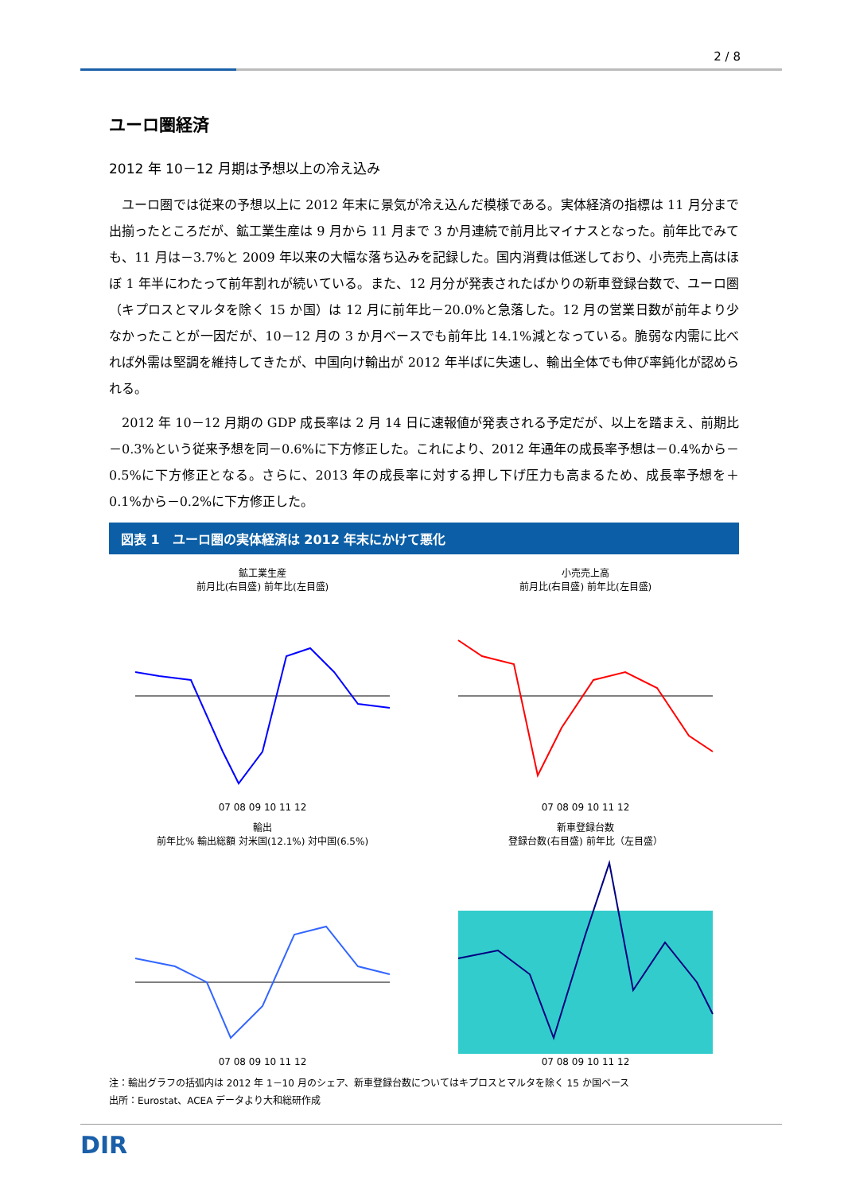2 / 8
ユーロ圏経済
2012 年 10－12 月期は予想以上の冷え込み
ユーロ圏では従来の予想以上に 2012 年末に景気が冷え込んだ模様である。実体経済の指標は 11 月分まで出揃ったところだが、鉱工業生産は 9 月から 11 月まで 3 か月連続で前月比マイナスとなった。前年比でみても、11 月は－3.7%と 2009 年以来の大幅な落ち込みを記録した。国内消費は低迷しており、小売売上高はほぼ 1 年半にわたって前年割れが続いている。また、12 月分が発表されたばかりの新車登録台数で、ユーロ圏（キプロスとマルタを除く 15 か国）は 12 月に前年比－20.0%と急落した。12 月の営業日数が前年より少なかったことが一因だが、10－12 月の 3 か月ベースでも前年比 14.1%減となっている。脆弱な内需に比べれば外需は堅調を維持してきたが、中国向け輸出が 2012 年半ばに失速し、輸出全体でも伸び率鈍化が認められる。
2012 年 10－12 月期の GDP 成長率は 2 月 14 日に速報値が発表される予定だが、以上を踏まえ、前期比－0.3%という従来予想を同－0.6%に下方修正した。これにより、2012 年通年の成長率予想は－0.4%から－0.5%に下方修正となる。さらに、2013 年の成長率に対する押し下げ圧力も高まるため、成長率予想を＋0.1%から－0.2%に下方修正した。
図表 1　ユーロ圏の実体経済は 2012 年末にかけて悪化
鉱工業生産
前月比(右目盛) 前年比(左目盛)
07 08 09 10 11 12
小売売上高
前月比(右目盛) 前年比(左目盛)
07 08 09 10 11 12
輸出
前年比% 輸出総額 対米国(12.1%) 対中国(6.5%)
07 08 09 10 11 12
新車登録台数
登録台数(右目盛) 前年比（左目盛）
07 08 09 10 11 12
注：輸出グラフの括弧内は 2012 年 1－10 月のシェア、新車登録台数についてはキプロスとマルタを除く 15 か国ベース
出所：Eurostat、ACEA データより大和総研作成
DIR